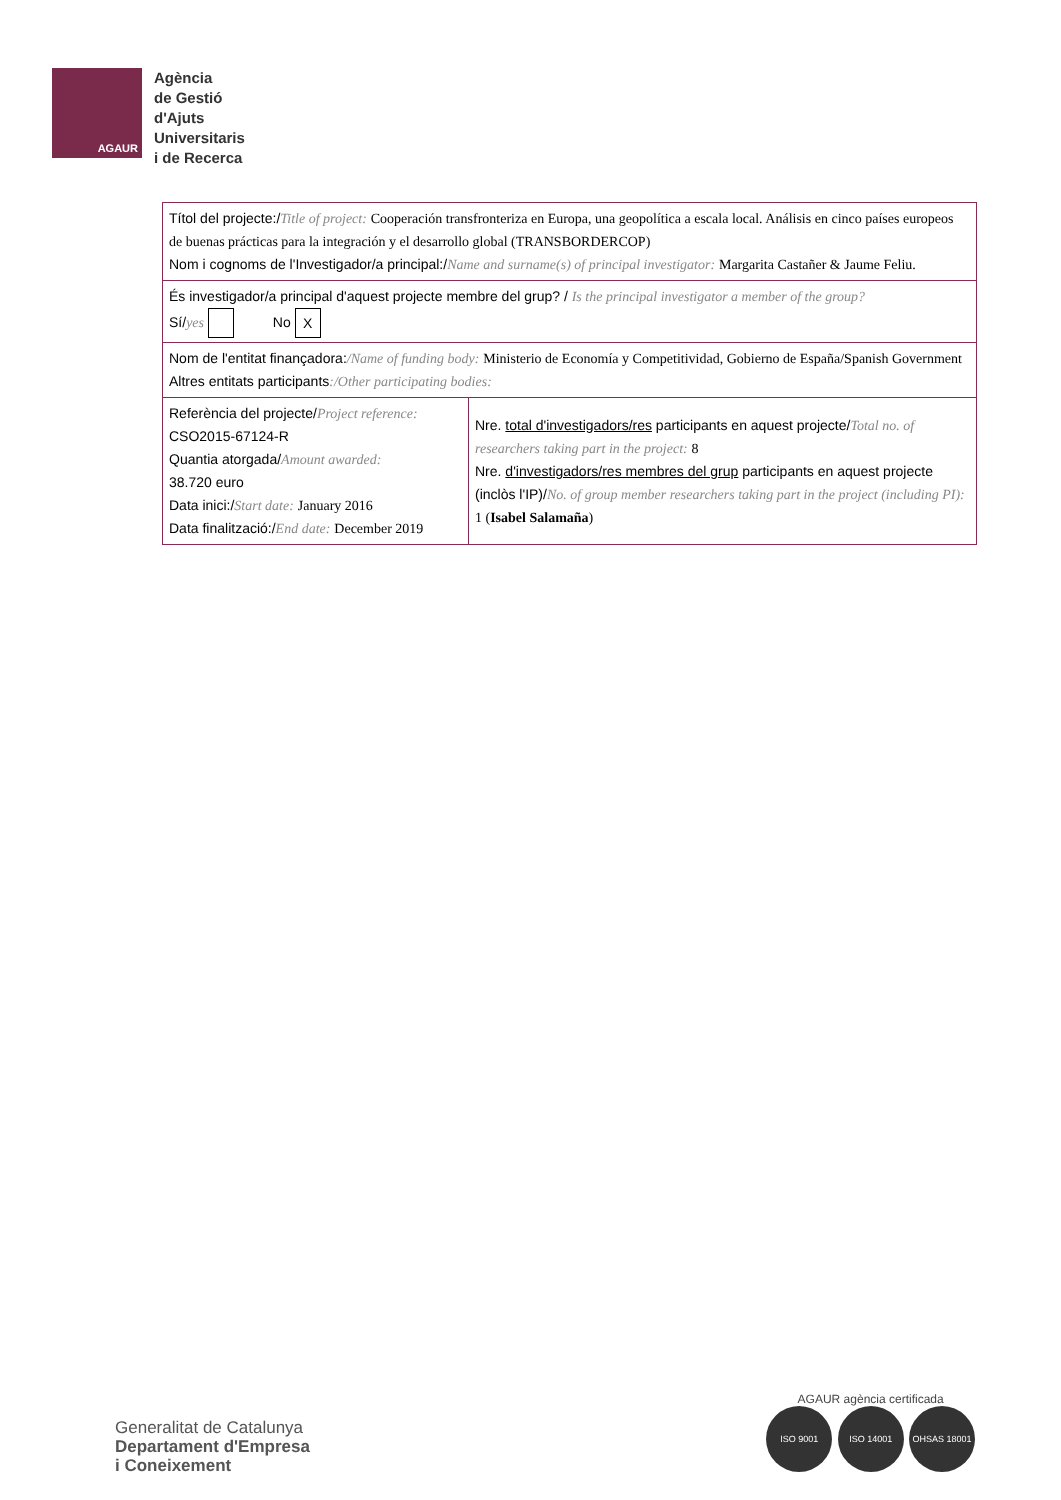AGAUR
Agència
de Gestió
d'Ajuts
Universitaris
i de Recerca
| Títol del projecte:/ Title of project: Cooperación transfronteriza en Europa, una geopolítica a escala local. Análisis en cinco países europeos de buenas prácticas para la integración y el desarrollo global (TRANSBORDERCOP) Nom i cognoms de l'Investigador/a principal:/ Name and surname(s) of principal investigator: Margarita Castañer & Jaume Feliu. | |
| És investigador/a principal d'aquest projecte membre del grup? / Is the principal investigator a member of the group? Sí/ yes No X | |
| Nom de l'entitat finançadora: /Name of funding body: Ministerio de Economía y Competitividad, Gobierno de España/Spanish Government Altres entitats participants :/Other participating bodies: | |
| Referència del projecte/ Project reference: CSO2015-67124-R Quantia atorgada/ Amount awarded: 38.720 euro Data inici:/ Start date: January 2016 Data finalització:/ End date: December 2019 | Nre. total d'investigadors/res participants en aquest projecte/ Total no. of researchers taking part in the project: 8 Nre. d'investigadors/res membres del grup participants en aquest projecte (inclòs l'IP)/ No. of group member researchers taking part in the project (including PI): 1 ( Isabel Salamaña ) |
Generalitat de Catalunya
Departament d'Empresa
i Coneixement
AGAUR agència certificada
ISO 9001 ISO 14001 OHSAS 18001